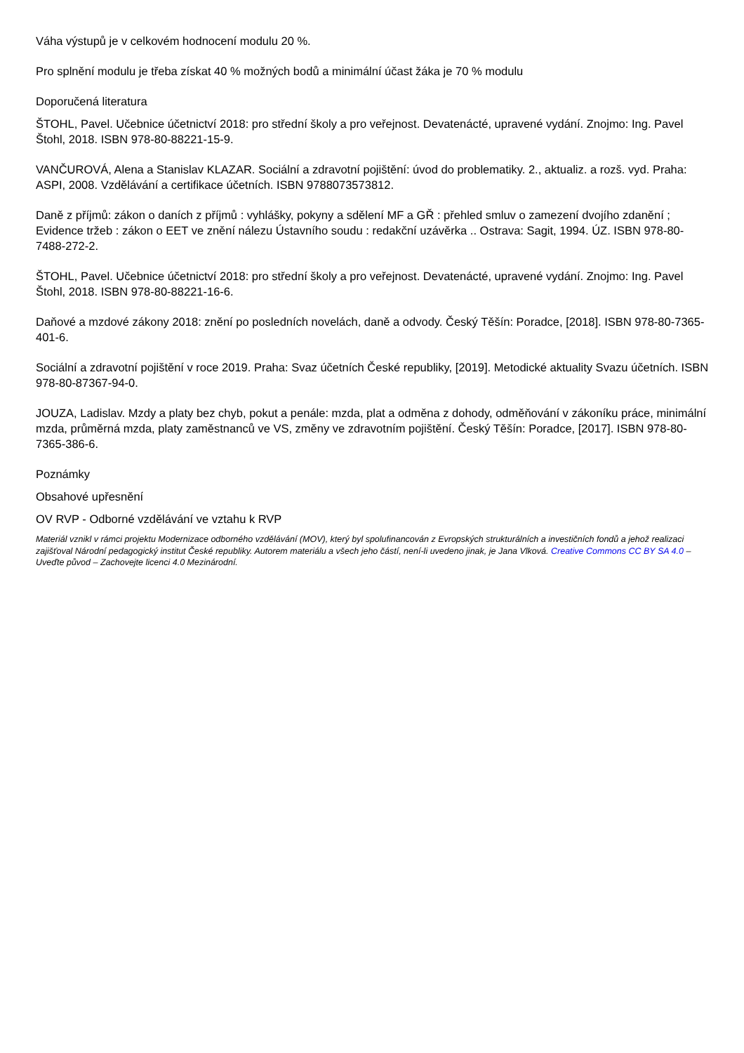Váha výstupů je v celkovém hodnocení modulu 20 %.
Pro splnění modulu je třeba získat 40 % možných bodů a minimální účast žáka je 70 % modulu
Doporučená literatura
ŠTOHL, Pavel. Učebnice účetnictví 2018: pro střední školy a pro veřejnost. Devatenácté, upravené vydání. Znojmo: Ing. Pavel Štohl, 2018. ISBN 978-80-88221-15-9.
VANČUROVÁ, Alena a Stanislav KLAZAR. Sociální a zdravotní pojištění: úvod do problematiky. 2., aktualiz. a rozš. vyd. Praha: ASPI, 2008. Vzdělávání a certifikace účetních. ISBN 9788073573812.
Daně z příjmů: zákon o daních z příjmů : vyhlášky, pokyny a sdělení MF a GŘ : přehled smluv o zamezení dvojího zdanění ; Evidence tržeb : zákon o EET ve znění nálezu Ústavního soudu : redakční uzávěrka .. Ostrava: Sagit, 1994. ÚZ. ISBN 978-80-7488-272-2.
ŠTOHL, Pavel. Učebnice účetnictví 2018: pro střední školy a pro veřejnost. Devatenácté, upravené vydání. Znojmo: Ing. Pavel Štohl, 2018. ISBN 978-80-88221-16-6.
Daňové a mzdové zákony 2018: znění po posledních novelách, daně a odvody. Český Těšín: Poradce, [2018]. ISBN 978-80-7365-401-6.
Sociální a zdravotní pojištění v roce 2019. Praha: Svaz účetních České republiky, [2019]. Metodické aktuality Svazu účetních. ISBN 978-80-87367-94-0.
JOUZA, Ladislav. Mzdy a platy bez chyb, pokut a penále: mzda, plat a odměna z dohody, odměňování v zákoníku práce, minimální mzda, průměrná mzda, platy zaměstnanců ve VS, změny ve zdravotním pojištění. Český Těšín: Poradce, [2017]. ISBN 978-80-7365-386-6.
Poznámky
Obsahové upřesnění
OV RVP - Odborné vzdělávání ve vztahu k RVP
Materiál vznikl v rámci projektu Modernizace odborného vzdělávání (MOV), který byl spolufinancován z Evropských strukturálních a investičních fondů a jehož realizaci zajišťoval Národní pedagogický institut České republiky. Autorem materiálu a všech jeho částí, není-li uvedeno jinak, je Jana Vlková. Creative Commons CC BY SA 4.0 – Uveďte původ – Zachovejte licenci 4.0 Mezinárodní.